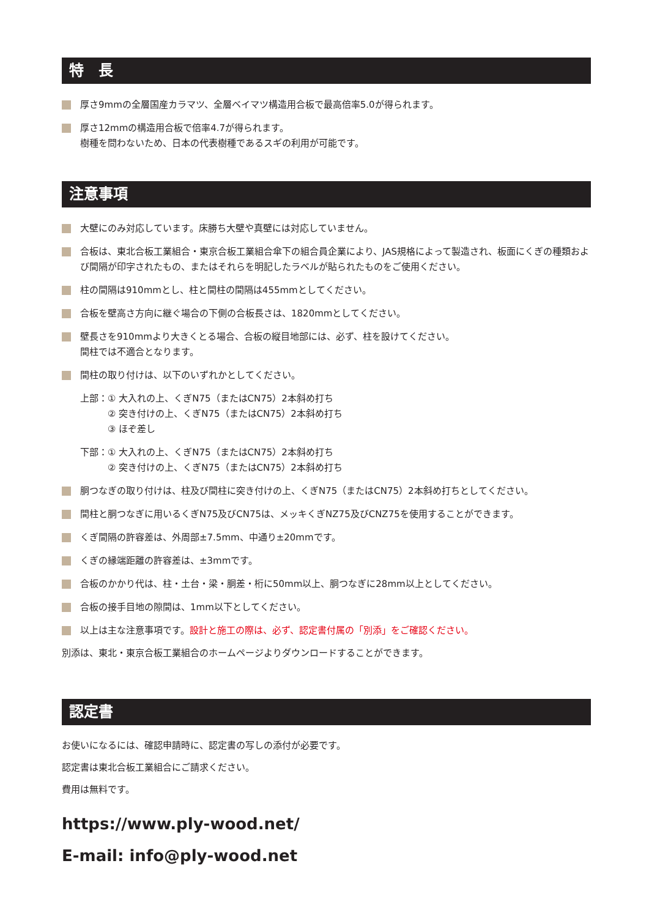特　長
厚さ9mmの全層国産カラマツ、全層ベイマツ構造用合板で最高倍率5.0が得られます。
厚さ12mmの構造用合板で倍率4.7が得られます。
樹種を問わないため、日本の代表樹種であるスギの利用が可能です。
注意事項
大壁にのみ対応しています。床勝ち大壁や真壁には対応していません。
合板は、東北合板工業組合・東京合板工業組合傘下の組合員企業により、JAS規格によって製造され、板面にくぎの種類および間隔が印字されたもの、またはそれらを明記したラベルが貼られたものをご使用ください。
柱の間隔は910mmとし、柱と間柱の間隔は455mmとしてください。
合板を壁高さ方向に継ぐ場合の下側の合板長さは、1820mmとしてください。
壁長さを910mmより大きくとる場合、合板の縦目地部には、必ず、柱を設けてください。
間柱では不適合となります。
間柱の取り付けは、以下のいずれかとしてください。
上部：① 大入れの上、くぎN75（またはCN75）2本斜め打ち
　　　② 突き付けの上、くぎN75（またはCN75）2本斜め打ち
　　　③ ほぞ差し
下部：① 大入れの上、くぎN75（またはCN75）2本斜め打ち
　　　② 突き付けの上、くぎN75（またはCN75）2本斜め打ち
胴つなぎの取り付けは、柱及び間柱に突き付けの上、くぎN75（またはCN75）2本斜め打ちとしてください。
間柱と胴つなぎに用いるくぎN75及びCN75は、メッキくぎNZ75及びCNZ75を使用することができます。
くぎ間隔の許容差は、外周部±7.5mm、中通り±20mmです。
くぎの縁端距離の許容差は、±3mmです。
合板のかかり代は、柱・土台・梁・胴差・桁に50mm以上、胴つなぎに28mm以上としてください。
合板の接手目地の隙間は、1mm以下としてください。
以上は主な注意事項です。設計と施工の際は、必ず、認定書付属の「別添」をご確認ください。
別添は、東北・東京合板工業組合のホームページよりダウンロードすることができます。
認定書
お使いになるには、確認申請時に、認定書の写しの添付が必要です。
認定書は東北合板工業組合にご請求ください。
費用は無料です。
https://www.ply-wood.net/
E-mail: info@ply-wood.net